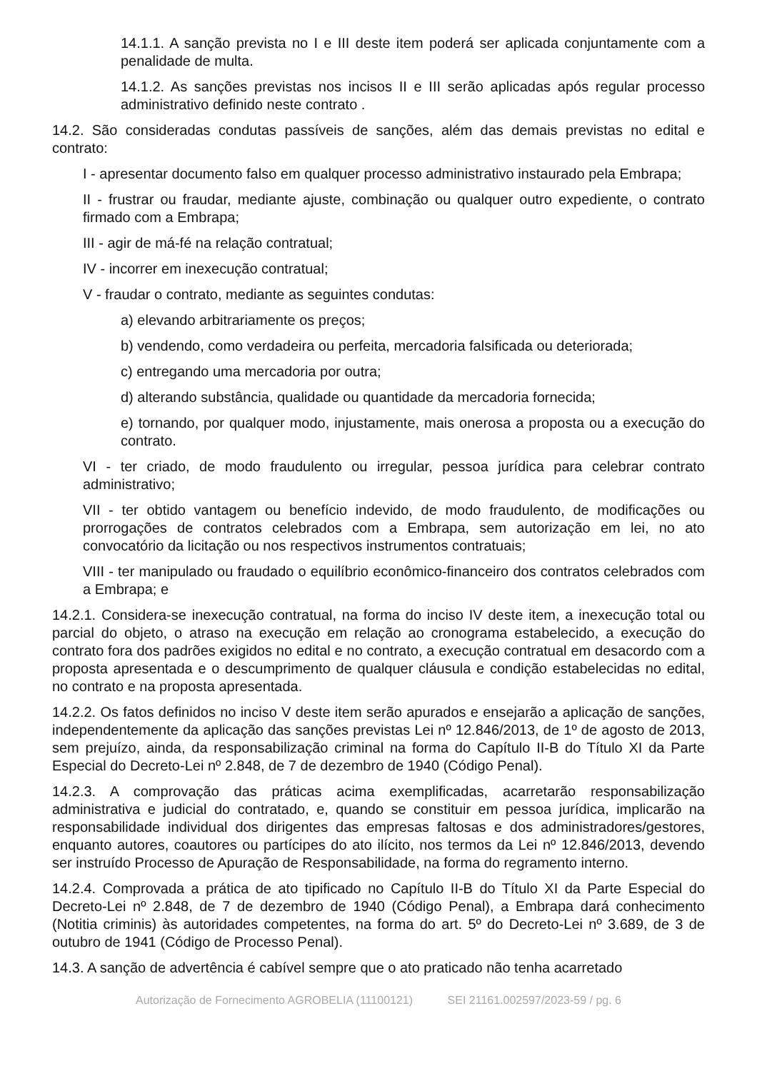14.1.1. A sanção prevista no I e III deste item poderá ser aplicada conjuntamente com a penalidade de multa.
14.1.2. As sanções previstas nos incisos II e III serão aplicadas após regular processo administrativo definido neste contrato .
14.2. São consideradas condutas passíveis de sanções, além das demais previstas no edital e contrato:
I - apresentar documento falso em qualquer processo administrativo instaurado pela Embrapa;
II - frustrar ou fraudar, mediante ajuste, combinação ou qualquer outro expediente, o contrato firmado com a Embrapa;
III - agir de má-fé na relação contratual;
IV - incorrer em inexecução contratual;
V - fraudar o contrato, mediante as seguintes condutas:
a) elevando arbitrariamente os preços;
b) vendendo, como verdadeira ou perfeita, mercadoria falsificada ou deteriorada;
c) entregando uma mercadoria por outra;
d) alterando substância, qualidade ou quantidade da mercadoria fornecida;
e) tornando, por qualquer modo, injustamente, mais onerosa a proposta ou a execução do contrato.
VI - ter criado, de modo fraudulento ou irregular, pessoa jurídica para celebrar contrato administrativo;
VII - ter obtido vantagem ou benefício indevido, de modo fraudulento, de modificações ou prorrogações de contratos celebrados com a Embrapa, sem autorização em lei, no ato convocatório da licitação ou nos respectivos instrumentos contratuais;
VIII - ter manipulado ou fraudado o equilíbrio econômico-financeiro dos contratos celebrados com a Embrapa; e
14.2.1. Considera-se inexecução contratual, na forma do inciso IV deste item, a inexecução total ou parcial do objeto, o atraso na execução em relação ao cronograma estabelecido, a execução do contrato fora dos padrões exigidos no edital e no contrato, a execução contratual em desacordo com a proposta apresentada e o descumprimento de qualquer cláusula e condição estabelecidas no edital, no contrato e na proposta apresentada.
14.2.2. Os fatos definidos no inciso V deste item serão apurados e ensejarão a aplicação de sanções, independentemente da aplicação das sanções previstas Lei nº 12.846/2013, de 1º de agosto de 2013, sem prejuízo, ainda, da responsabilização criminal na forma do Capítulo II-B do Título XI da Parte Especial do Decreto-Lei nº 2.848, de 7 de dezembro de 1940 (Código Penal).
14.2.3. A comprovação das práticas acima exemplificadas, acarretarão responsabilização administrativa e judicial do contratado, e, quando se constituir em pessoa jurídica, implicarão na responsabilidade individual dos dirigentes das empresas faltosas e dos administradores/gestores, enquanto autores, coautores ou partícipes do ato ilícito, nos termos da Lei nº 12.846/2013, devendo ser instruído Processo de Apuração de Responsabilidade, na forma do regramento interno.
14.2.4. Comprovada a prática de ato tipificado no Capítulo II-B do Título XI da Parte Especial do Decreto-Lei nº 2.848, de 7 de dezembro de 1940 (Código Penal), a Embrapa dará conhecimento (Notitia criminis) às autoridades competentes, na forma do art. 5º do Decreto-Lei nº 3.689, de 3 de outubro de 1941 (Código de Processo Penal).
14.3. A sanção de advertência é cabível sempre que o ato praticado não tenha acarretado
Autorização de Fornecimento AGROBELIA (11100121) SEI 21161.002597/2023-59 / pg. 6